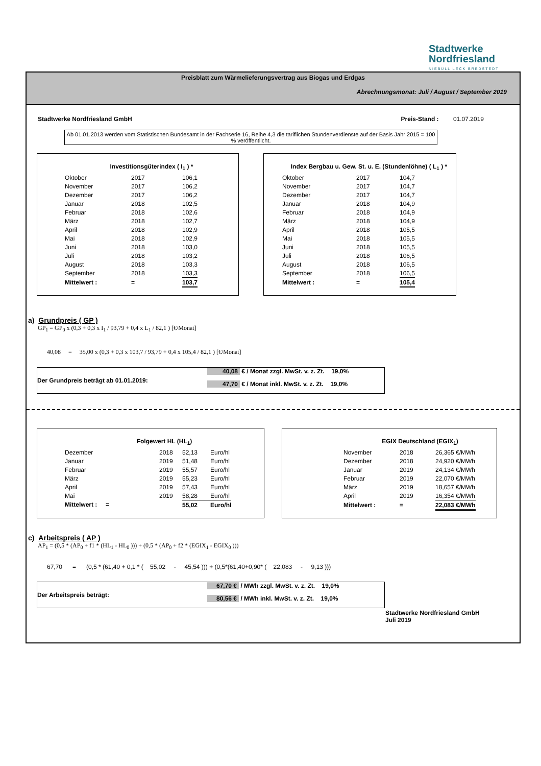Stadtwerke
Nordfriesland
NIEBÜLL LECK BREDSTEDT
Preisblatt zum Wärmelieferungsvertrag aus Biogas und Erdgas
Abrechnungsmonat: Juli / August / September 2019
Stadtwerke Nordfriesland GmbH Preis-Stand : 01.07.2019
Ab 01.01.2013 werden vom Statistischen Bundesamt in der Fachserie 16, Reihe 4,3 die tariflichen Stundenverdienste auf der Basis Jahr 2015 = 100 % veröffentlicht.
Investitionsgüterindex ( I<sub>1</sub> ) *
| Oktober | 2017 | 106,1 |
| November | 2017 | 106,2 |
| Dezember | 2017 | 106,2 |
| Januar | 2018 | 102,5 |
| Februar | 2018 | 102,6 |
| März | 2018 | 102,7 |
| April | 2018 | 102,9 |
| Mai | 2018 | 102,9 |
| Juni | 2018 | 103,0 |
| Juli | 2018 | 103,2 |
| August | 2018 | 103,3 |
| September | 2018 | 103,3 |
| Mittelwert : | = | 103,7 |
Index Bergbau u. Gew. St. u. E. (Stundenlöhne) ( L<sub>1</sub> ) *
| Oktober | 2017 | 104,7 |
| November | 2017 | 104,7 |
| Dezember | 2017 | 104,7 |
| Januar | 2018 | 104,9 |
| Februar | 2018 | 104,9 |
| März | 2018 | 104,9 |
| April | 2018 | 105,5 |
| Mai | 2018 | 105,5 |
| Juni | 2018 | 105,5 |
| Juli | 2018 | 106,5 |
| August | 2018 | 106,5 |
| September | 2018 | 106,5 |
| Mittelwert : | = | 105,4 |
a) Grundpreis ( GP )
GP<sub>1</sub> = GP<sub>0</sub> x (0,3 + 0,3 x I<sub>1</sub> / 93,79 + 0,4 x L<sub>1</sub> / 82,1 ) [€/Monat]
40,08 = 35,00 x (0,3 + 0,3 x 103,7 / 93,79 + 0,4 x 105,4 / 82,1 ) [€/Monat]
Der Grundpreis beträgt ab 01.01.2019:
40,08 € / Monat zzgl. MwSt. v. z. Zt. 19,0%
47,70 € / Monat inkl. MwSt. v. z. Zt. 19,0%
Folgewert HL (HL<sub>1</sub>)
| Dezember | 2018 | 52,13 | Euro/hl |
| Januar | 2019 | 51,48 | Euro/hl |
| Februar | 2019 | 55,57 | Euro/hl |
| März | 2019 | 55,23 | Euro/hl |
| April | 2019 | 57,43 | Euro/hl |
| Mai | 2019 | 58,28 | Euro/hl |
| Mittelwert : = | | 55,02 | Euro/hl |
EGIX Deutschland (EGIX<sub>1</sub>)
| November | 2018 | 26,365 €/MWh |
| Dezember | 2018 | 24,920 €/MWh |
| Januar | 2019 | 24,134 €/MWh |
| Februar | 2019 | 22,070 €/MWh |
| März | 2019 | 18,657 €/MWh |
| April | 2019 | 16,354 €/MWh |
| Mittelwert : | = | 22,083 €/MWh |
c) Arbeitspreis ( AP )
AP<sub>1</sub> = (0,5 * (AP<sub>0</sub> + f1 * (HL<sub>1</sub> - HL<sub>0</sub> ))) + (0,5 * (AP<sub>0</sub> + f2 * (EGIX<sub>1</sub> - EGIX<sub>0</sub> )))
67,70 = (0,5 * (61,40 + 0,1 * ( 55,02 - 45,54 ))) + (0,5*(61,40+0,90* ( 22,083 - 9,13 )))
Der Arbeitspreis beträgt:
67,70 € / MWh zzgl. MwSt. v. z. Zt. 19,0%
80,56 € / MWh inkl. MwSt. v. z. Zt. 19,0%
Stadtwerke Nordfriesland GmbH
Juli 2019